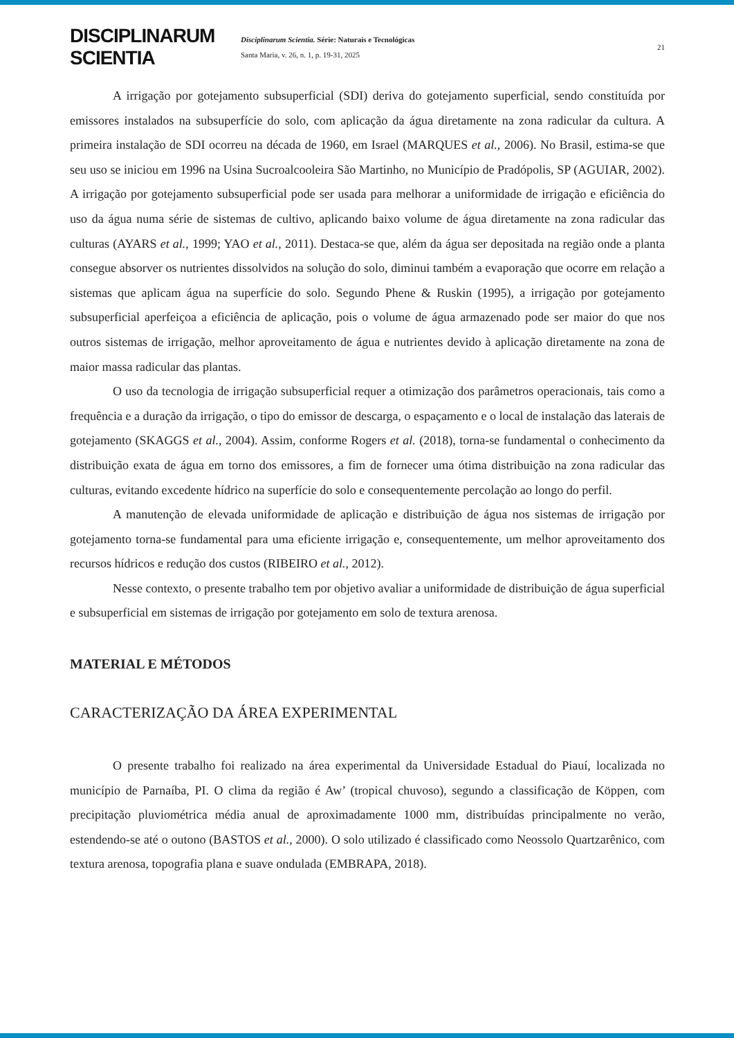DISCIPLINARUM SCIENTIA
Disciplinarum Scientia. Série: Naturais e Tecnológicas
Santa Maria, v. 26, n. 1, p. 19-31, 2025
21
A irrigação por gotejamento subsuperficial (SDI) deriva do gotejamento superficial, sendo constituída por emissores instalados na subsuperfície do solo, com aplicação da água diretamente na zona radicular da cultura. A primeira instalação de SDI ocorreu na década de 1960, em Israel (MARQUES et al., 2006). No Brasil, estima-se que seu uso se iniciou em 1996 na Usina Sucroalcooleira São Martinho, no Município de Pradópolis, SP (AGUIAR, 2002). A irrigação por gotejamento subsuperficial pode ser usada para melhorar a uniformidade de irrigação e eficiência do uso da água numa série de sistemas de cultivo, aplicando baixo volume de água diretamente na zona radicular das culturas (AYARS et al., 1999; YAO et al., 2011). Destaca-se que, além da água ser depositada na região onde a planta consegue absorver os nutrientes dissolvidos na solução do solo, diminui também a evaporação que ocorre em relação a sistemas que aplicam água na superfície do solo. Segundo Phene & Ruskin (1995), a irrigação por gotejamento subsuperficial aperfeiçoa a eficiência de aplicação, pois o volume de água armazenado pode ser maior do que nos outros sistemas de irrigação, melhor aproveitamento de água e nutrientes devido à aplicação diretamente na zona de maior massa radicular das plantas.
O uso da tecnologia de irrigação subsuperficial requer a otimização dos parâmetros operacionais, tais como a frequência e a duração da irrigação, o tipo do emissor de descarga, o espaçamento e o local de instalação das laterais de gotejamento (SKAGGS et al., 2004). Assim, conforme Rogers et al. (2018), torna-se fundamental o conhecimento da distribuição exata de água em torno dos emissores, a fim de fornecer uma ótima distribuição na zona radicular das culturas, evitando excedente hídrico na superfície do solo e consequentemente percolação ao longo do perfil.
A manutenção de elevada uniformidade de aplicação e distribuição de água nos sistemas de irrigação por gotejamento torna-se fundamental para uma eficiente irrigação e, consequentemente, um melhor aproveitamento dos recursos hídricos e redução dos custos (RIBEIRO et al., 2012).
Nesse contexto, o presente trabalho tem por objetivo avaliar a uniformidade de distribuição de água superficial e subsuperficial em sistemas de irrigação por gotejamento em solo de textura arenosa.
MATERIAL E MÉTODOS
CARACTERIZAÇÃO DA ÁREA EXPERIMENTAL
O presente trabalho foi realizado na área experimental da Universidade Estadual do Piauí, localizada no município de Parnaíba, PI. O clima da região é Aw’ (tropical chuvoso), segundo a classificação de Köppen, com precipitação pluviométrica média anual de aproximadamente 1000 mm, distribuídas principalmente no verão, estendendo-se até o outono (BASTOS et al., 2000). O solo utilizado é classificado como Neossolo Quartzarênico, com textura arenosa, topografia plana e suave ondulada (EMBRAPA, 2018).